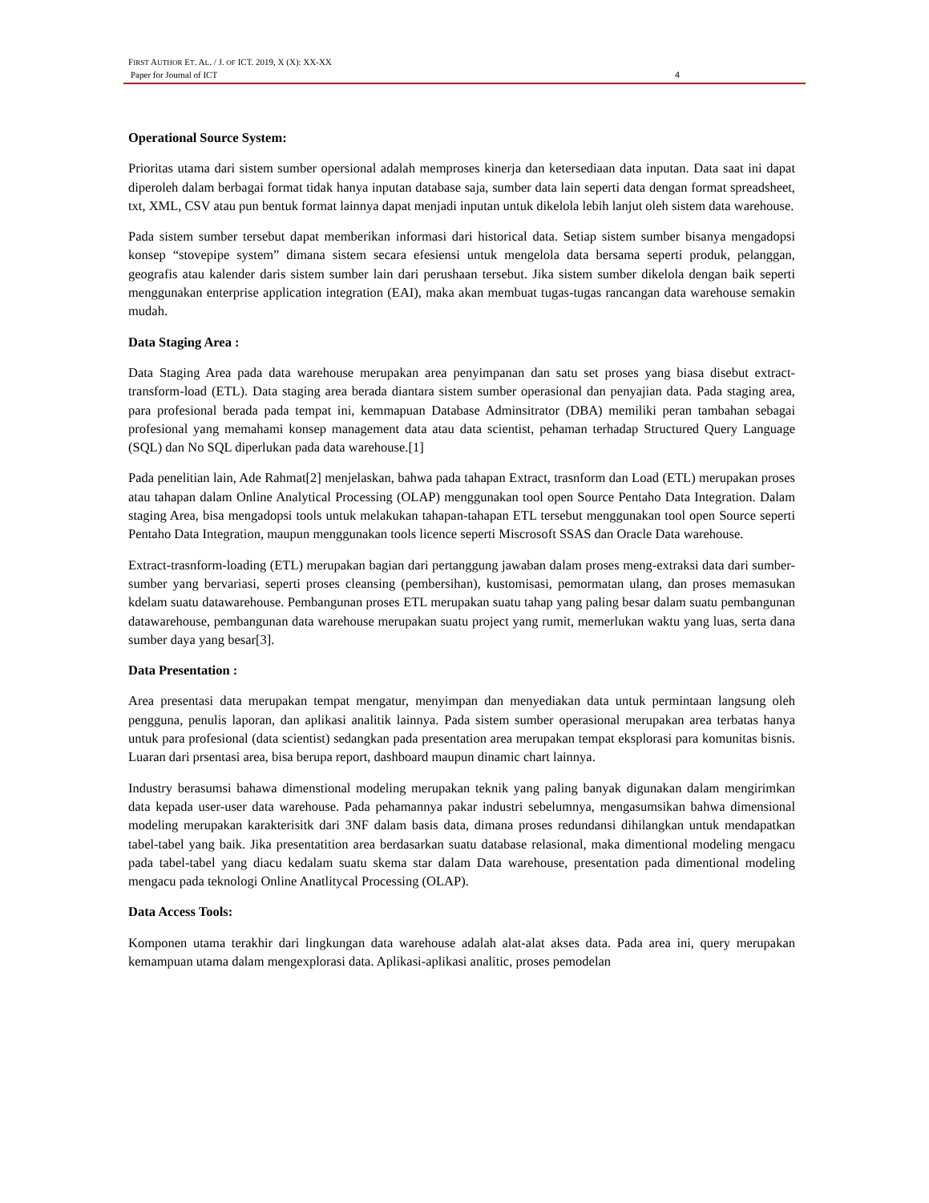FIRST AUTHOR ET. AL. / J. OF ICT. 2019, X (X): XX-XX
Paper for Journal of ICT 4
Operational Source System:
Prioritas utama dari sistem sumber opersional adalah memproses kinerja dan ketersediaan data inputan. Data saat ini dapat diperoleh dalam berbagai format tidak hanya inputan database saja, sumber data lain seperti data dengan format spreadsheet, txt, XML, CSV atau pun bentuk format lainnya dapat menjadi inputan untuk dikelola lebih lanjut oleh sistem data warehouse.
Pada sistem sumber tersebut dapat memberikan informasi dari historical data. Setiap sistem sumber bisanya mengadopsi konsep “stovepipe system” dimana sistem secara efesiensi untuk mengelola data bersama seperti produk, pelanggan, geografis atau kalender daris sistem sumber lain dari perushaan tersebut. Jika sistem sumber dikelola dengan baik seperti menggunakan enterprise application integration (EAI), maka akan membuat tugas-tugas rancangan data warehouse semakin mudah.
Data Staging Area :
Data Staging Area pada data warehouse merupakan area penyimpanan dan satu set proses yang biasa disebut extract-transform-load (ETL). Data staging area berada diantara sistem sumber operasional dan penyajian data. Pada staging area, para profesional berada pada tempat ini, kemmapuan Database Adminsitrator (DBA) memiliki peran tambahan sebagai profesional yang memahami konsep management data atau data scientist, pehaman terhadap Structured Query Language (SQL) dan No SQL diperlukan pada data warehouse.[1]
Pada penelitian lain, Ade Rahmat[2] menjelaskan, bahwa pada tahapan Extract, trasnform dan Load (ETL) merupakan proses atau tahapan dalam Online Analytical Processing (OLAP) menggunakan tool open Source Pentaho Data Integration. Dalam staging Area, bisa mengadopsi tools untuk melakukan tahapan-tahapan ETL tersebut menggunakan tool open Source seperti Pentaho Data Integration, maupun menggunakan tools licence seperti Miscrosoft SSAS dan Oracle Data warehouse.
Extract-trasnform-loading (ETL) merupakan bagian dari pertanggung jawaban dalam proses meng-extraksi data dari sumber-sumber yang bervariasi, seperti proses cleansing (pembersihan), kustomisasi, pemormatan ulang, dan proses memasukan kdelam suatu datawarehouse. Pembangunan proses ETL merupakan suatu tahap yang paling besar dalam suatu pembangunan datawarehouse, pembangunan data warehouse merupakan suatu project yang rumit, memerlukan waktu yang luas, serta dana sumber daya yang besar[3].
Data Presentation :
Area presentasi data merupakan tempat mengatur, menyimpan dan menyediakan data untuk permintaan langsung oleh pengguna, penulis laporan, dan aplikasi analitik lainnya. Pada sistem sumber operasional merupakan area terbatas hanya untuk para profesional (data scientist) sedangkan pada presentation area merupakan tempat eksplorasi para komunitas bisnis. Luaran dari prsentasi area, bisa berupa report, dashboard maupun dinamic chart lainnya.
Industry berasumsi bahawa dimenstional modeling merupakan teknik yang paling banyak digunakan dalam mengirimkan data kepada user-user data warehouse. Pada pehamannya pakar industri sebelumnya, mengasumsikan bahwa dimensional modeling merupakan karakterisitk dari 3NF dalam basis data, dimana proses redundansi dihilangkan untuk mendapatkan tabel-tabel yang baik. Jika presentatition area berdasarkan suatu database relasional, maka dimentional modeling mengacu pada tabel-tabel yang diacu kedalam suatu skema star dalam Data warehouse, presentation pada dimentional modeling mengacu pada teknologi Online Anatlitycal Processing (OLAP).
Data Access Tools:
Komponen utama terakhir dari lingkungan data warehouse adalah alat-alat akses data. Pada area ini, query merupakan kemampuan utama dalam mengexplorasi data. Aplikasi-aplikasi analitic, proses pemodelan